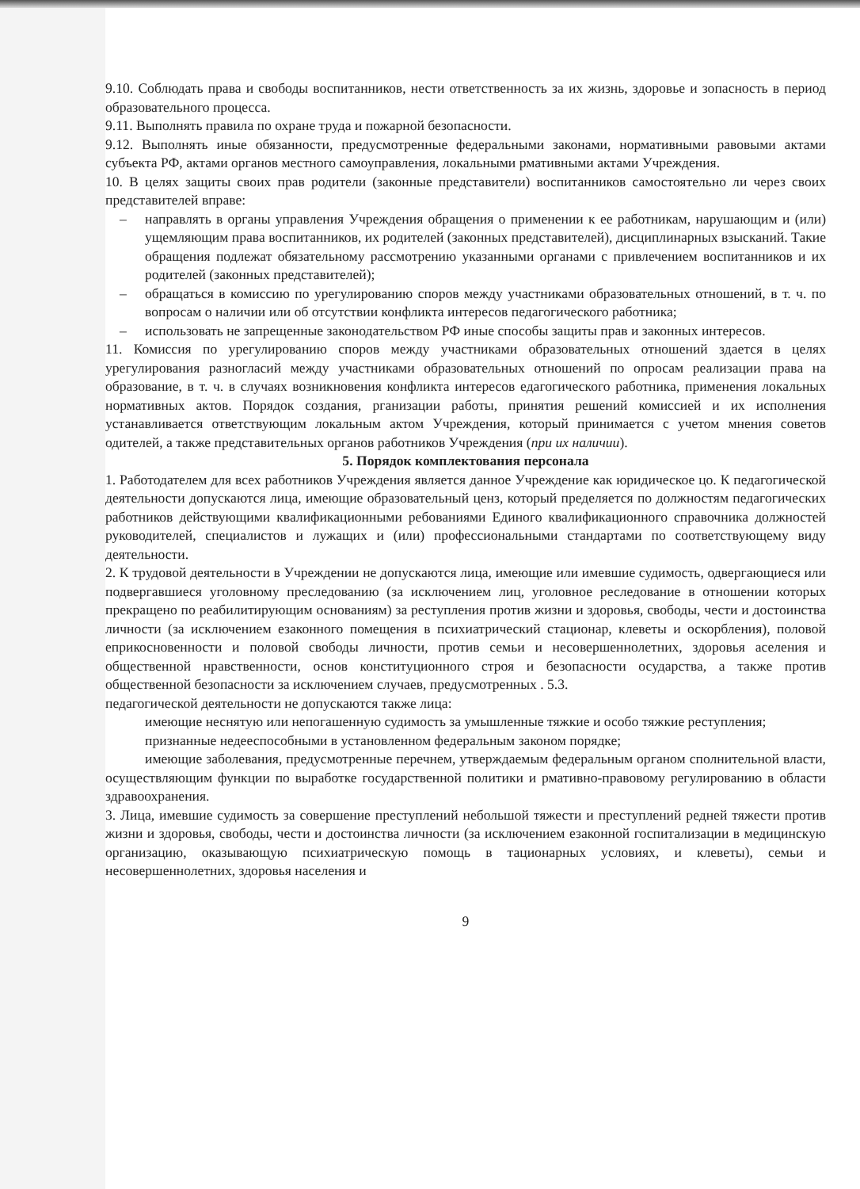9.10. Соблюдать права и свободы воспитанников, нести ответственность за их жизнь, здоровье и зопасность в период образовательного процесса.
9.11. Выполнять правила по охране труда и пожарной безопасности.
9.12. Выполнять иные обязанности, предусмотренные федеральными законами, нормативными равовыми актами субъекта РФ, актами органов местного самоуправления, локальными рмативными актами Учреждения.
10. В целях защиты своих прав родители (законные представители) воспитанников самостоятельно ли через своих представителей вправе:
– направлять в органы управления Учреждения обращения о применении к ее работникам, нарушающим и (или) ущемляющим права воспитанников, их родителей (законных представителей), дисциплинарных взысканий. Такие обращения подлежат обязательному рассмотрению указанными органами с привлечением воспитанников и их родителей (законных представителей);
– обращаться в комиссию по урегулированию споров между участниками образовательных отношений, в т. ч. по вопросам о наличии или об отсутствии конфликта интересов педагогического работника;
– использовать не запрещенные законодательством РФ иные способы защиты прав и законных интересов.
11. Комиссия по урегулированию споров между участниками образовательных отношений здается в целях урегулирования разногласий между участниками образовательных отношений по опросам реализации права на образование, в т. ч. в случаях возникновения конфликта интересов едагогического работника, применения локальных нормативных актов. Порядок создания, рганизации работы, принятия решений комиссией и их исполнения устанавливается ответствующим локальным актом Учреждения, который принимается с учетом мнения советов одителей, а также представительных органов работников Учреждения (при их наличии).
5. Порядок комплектования персонала
1. Работодателем для всех работников Учреждения является данное Учреждение как юридическое цо. К педагогической деятельности допускаются лица, имеющие образовательный ценз, который пределяется по должностям педагогических работников действующими квалификационными ребованиями Единого квалификационного справочника должностей руководителей, специалистов и лужащих и (или) профессиональными стандартами по соответствующему виду деятельности.
2. К трудовой деятельности в Учреждении не допускаются лица, имеющие или имевшие судимость, одвергающиеся или подвергавшиеся уголовному преследованию (за исключением лиц, уголовное реследование в отношении которых прекращено по реабилитирующим основаниям) за реступления против жизни и здоровья, свободы, чести и достоинства личности (за исключением езаконного помещения в психиатрический стационар, клеветы и оскорбления), половой еприкосновенности и половой свободы личности, против семьи и несовершеннолетних, здоровья аселения и общественной нравственности, основ конституционного строя и безопасности осударства, а также против общественной безопасности за исключением случаев, предусмотренных . 5.3.
педагогической деятельности не допускаются также лица:
имеющие неснятую или непогашенную судимость за умышленные тяжкие и особо тяжкие реступления;
признанные недееспособными в установленном федеральным законом порядке;
имеющие заболевания, предусмотренные перечнем, утверждаемым федеральным органом сполнительной власти, осуществляющим функции по выработке государственной политики и рмативно-правовому регулированию в области здравоохранения.
3. Лица, имевшие судимость за совершение преступлений небольшой тяжести и преступлений редней тяжести против жизни и здоровья, свободы, чести и достоинства личности (за исключением езаконной госпитализации в медицинскую организацию, оказывающую психиатрическую помощь в тационарных условиях, и клеветы), семьи и несовершеннолетних, здоровья населения и
9